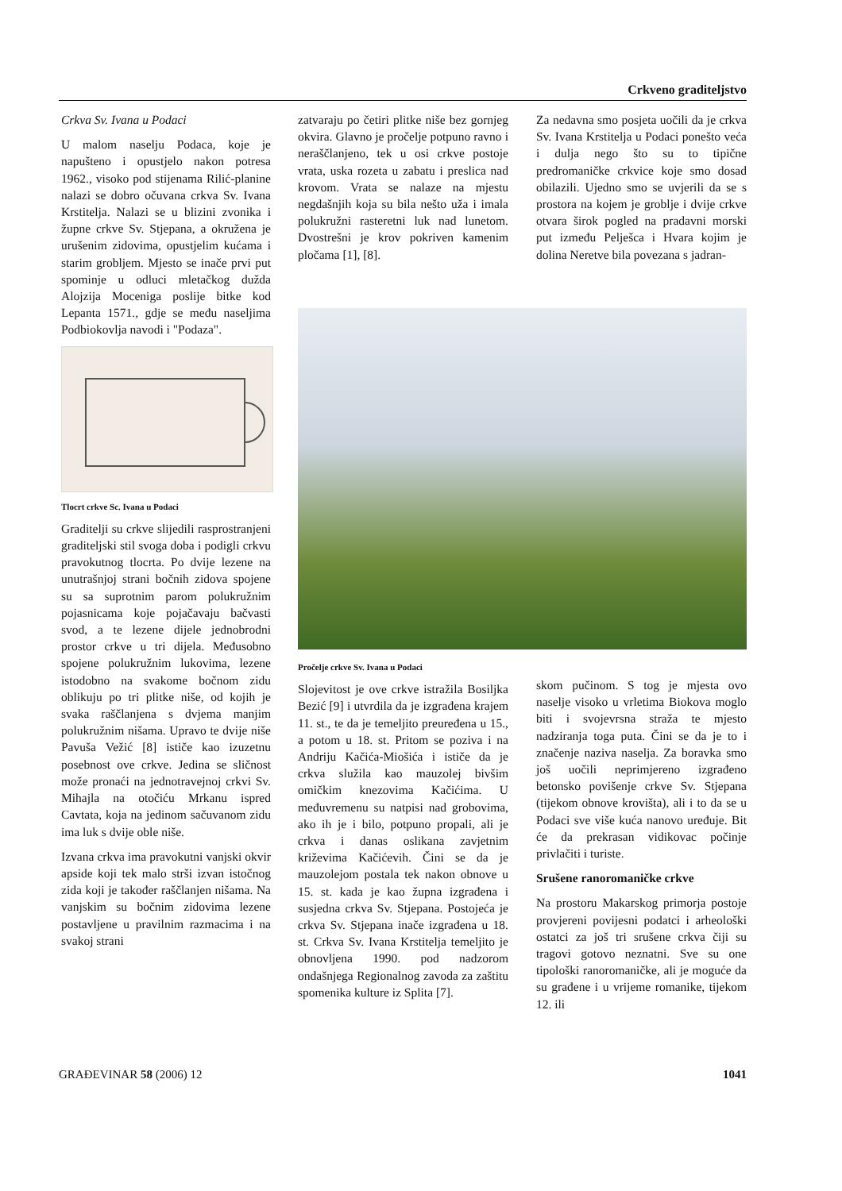Crkveno graditeljstvo
Crkva Sv. Ivana u Podaci
U malom naselju Podaca, koje je napušteno i opustjelo nakon potresa 1962., visoko pod stijenama Rilić-planine nalazi se dobro očuvana crkva Sv. Ivana Krstitelja. Nalazi se u blizini zvonika i župne crkve Sv. Stjepana, a okružena je urušenim zidovima, opustjelim kućama i starim grobljem. Mjesto se inače prvi put spominje u odluci mletačkog dužda Alojzija Moceniga poslije bitke kod Lepanta 1571., gdje se među naseljima Podbiokovlja navodi i "Podaza".
Tlocrt crkve Sc. Ivana u Podaci
Graditelji su crkve slijedili rasprostranjeni graditeljski stil svoga doba i podigli crkvu pravokutnog tlocrta. Po dvije lezene na unutrašnjoj strani bočnih zidova spojene su sa suprotnim parom polukružnim pojasnicama koje pojačavaju bačvasti svod, a te lezene dijele jednobrodni prostor crkve u tri dijela. Međusobno spojene polukružnim lukovima, lezene istodobno na svakome bočnom zidu oblikuju po tri plitke niše, od kojih je svaka raščlanjena s dvjema manjim polukružnim nišama. Upravo te dvije niše Pavuša Vežić [8] ističe kao izuzetnu posebnost ove crkve. Jedina se sličnost može pronaći na jednotravejnoj crkvi Sv. Mihajla na otočiću Mrkanu ispred Cavtata, koja na jedinom sačuvanom zidu ima luk s dvije oble niše.
Izvana crkva ima pravokutni vanjski okvir apside koji tek malo strši izvan istočnog zida koji je također raščlanjen nišama. Na vanjskim su bočnim zidovima lezene postavljene u pravilnim razmacima i na svakoj strani
zatvaraju po četiri plitke niše bez gornjeg okvira. Glavno je pročelje potpuno ravno i neraščlanjeno, tek u osi crkve postoje vrata, uska rozeta u zabatu i preslica nad krovom. Vrata se nalaze na mjestu negdašnjih koja su bila nešto uža i imala polukružni rasteretni luk nad lunetom. Dvostrešni je krov pokriven kamenim pločama [1], [8].
Za nedavna smo posjeta uočili da je crkva Sv. Ivana Krstitelja u Podaci ponešto veća i dulja nego što su to tipične predromaničke crkvice koje smo dosad obilazili. Ujedno smo se uvjerili da se s prostora na kojem je groblje i dvije crkve otvara širok pogled na pradavni morski put između Pelješca i Hvara kojim je dolina Neretve bila povezana s jadran-
Pročelje crkve Sv. Ivana u Podaci
Slojevitost je ove crkve istražila Bosiljka Bezić [9] i utvrdila da je izgrađena krajem 11. st., te da je temeljito preuređena u 15., a potom u 18. st. Pritom se poziva i na Andriju Kačića-Miošića i ističe da je crkva služila kao mauzolej bivšim omičkim knezovima Kačićima. U međuvremenu su natpisi nad grobovima, ako ih je i bilo, potpuno propali, ali je crkva i danas oslikana zavjetnim križevima Kačićevih. Čini se da je mauzolejom postala tek nakon obnove u 15. st. kada je kao župna izgrađena i susjedna crkva Sv. Stjepana. Postojeća je crkva Sv. Stjepana inače izgrađena u 18. st. Crkva Sv. Ivana Krstitelja temeljito je obnovljena 1990. pod nadzorom ondašnjega Regionalnog zavoda za zaštitu spomenika kulture iz Splita [7].
skom pučinom. S tog je mjesta ovo naselje visoko u vrletima Biokova moglo biti i svojevrsna straža te mjesto nadziranja toga puta. Čini se da je to i značenje naziva naselja. Za boravka smo još uočili neprimjereno izgrađeno betonsko povišenje crkve Sv. Stjepana (tijekom obnove krovišta), ali i to da se u Podaci sve više kuća nanovo uređuje. Bit će da prekrasan vidikovac počinje privlačiti i turiste.
Srušene ranoromaničke crkve
Na prostoru Makarskog primorja postoje provjereni povijesni podatci i arheološki ostatci za još tri srušene crkva čiji su tragovi gotovo neznatni. Sve su one tipološki ranoromaničke, ali je moguće da su građene i u vrijeme romanike, tijekom 12. ili
GRAĐEVINAR 58 (2006) 12 1041